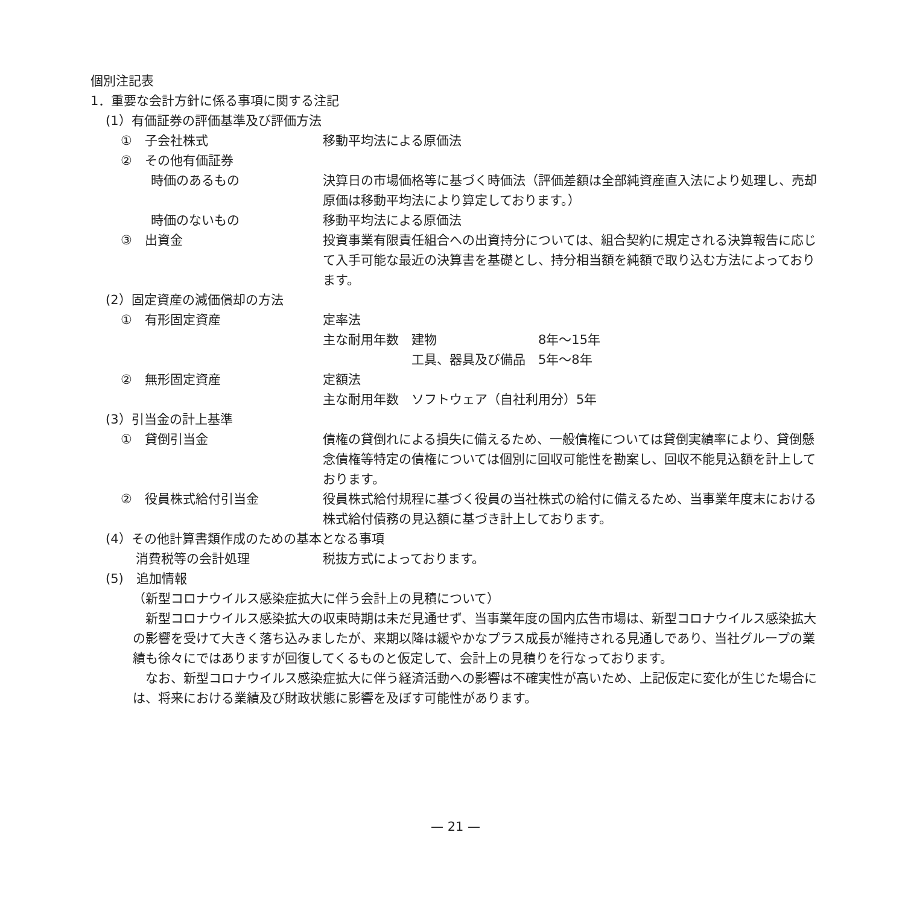個別注記表
1．重要な会計方針に係る事項に関する注記
(1）有価証券の評価基準及び評価方法
①　子会社株式 移動平均法による原価法
②　その他有価証券
時価のあるもの 決算日の市場価格等に基づく時価法（評価差額は全部純資産直入法により処理し、売却原価は移動平均法により算定しております。）
時価のないもの 移動平均法による原価法
③　出資金 投資事業有限責任組合への出資持分については、組合契約に規定される決算報告に応じて入手可能な最近の決算書を基礎とし、持分相当額を純額で取り込む方法によっております。
(2）固定資産の減価償却の方法
①　有形固定資産 定率法
主な耐用年数　建物　　　　　　　　8年〜15年
　　　　　　　工具、器具及び備品　5年〜8年
②　無形固定資産 定額法
主な耐用年数　ソフトウェア（自社利用分）5年
(3）引当金の計上基準
①　貸倒引当金 債権の貸倒れによる損失に備えるため、一般債権については貸倒実績率により、貸倒懸念債権等特定の債権については個別に回収可能性を勘案し、回収不能見込額を計上しております。
②　役員株式給付引当金 役員株式給付規程に基づく役員の当社株式の給付に備えるため、当事業年度末における株式給付債務の見込額に基づき計上しております。
(4）その他計算書類作成のための基本となる事項
消費税等の会計処理 税抜方式によっております。
(5)　追加情報
（新型コロナウイルス感染症拡大に伴う会計上の見積について）
　新型コロナウイルス感染拡大の収束時期は未だ見通せず、当事業年度の国内広告市場は、新型コロナウイルス感染拡大の影響を受けて大きく落ち込みましたが、来期以降は緩やかなプラス成長が維持される見通しであり、当社グループの業績も徐々にではありますが回復してくるものと仮定して、会計上の見積りを行なっております。
　なお、新型コロナウイルス感染症拡大に伴う経済活動への影響は不確実性が高いため、上記仮定に変化が生じた場合には、将来における業績及び財政状態に影響を及ぼす可能性があります。
— 21 —